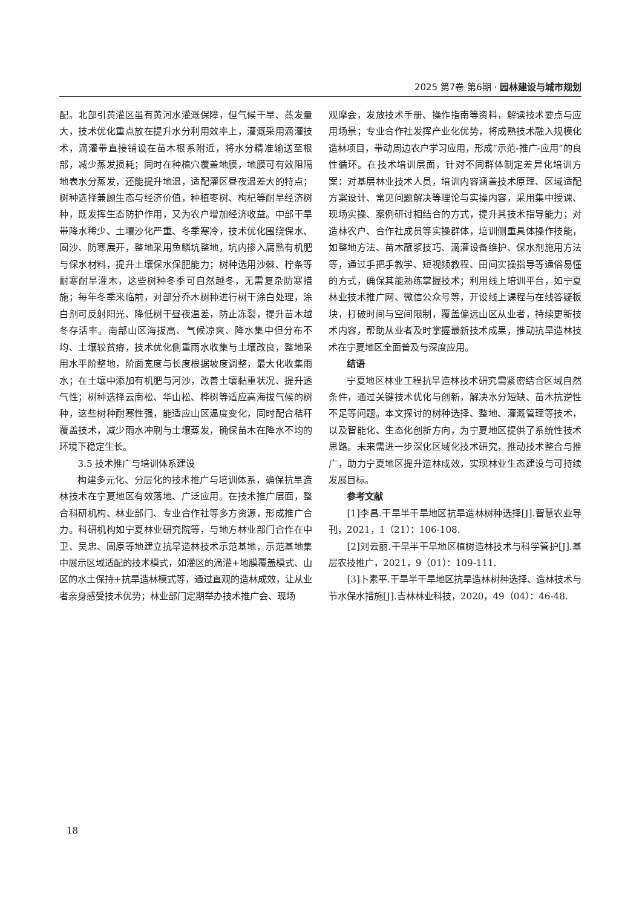2025 第7卷 第6期 · 园林建设与城市规划
配。北部引黄灌区虽有黄河水灌溉保障，但气候干旱、蒸发量大，技术优化重点放在提升水分利用效率上，灌溉采用滴灌技术，滴灌带直接铺设在苗木根系附近，将水分精准输送至根部，减少蒸发损耗；同时在种植穴覆盖地膜，地膜可有效阻隔地表水分蒸发，还能提升地温，适配灌区昼夜温差大的特点；树种选择兼顾生态与经济价值，种植枣树、枸杞等耐旱经济树种，既发挥生态防护作用，又为农户增加经济收益。中部干旱带降水稀少、土壤沙化严重、冬季寒冷，技术优化围绕保水、固沙、防寒展开，整地采用鱼鳞坑整地，坑内掺入腐熟有机肥与保水材料，提升土壤保水保肥能力；树种选用沙棘、柠条等耐寒耐旱灌木，这些树种冬季可自然越冬，无需复杂防寒措施；每年冬季来临前，对部分乔木树种进行树干涂白处理，涂白剂可反射阳光、降低树干昼夜温差，防止冻裂，提升苗木越冬存活率。南部山区海拔高、气候凉爽、降水集中但分布不均、土壤较贫瘠，技术优化侧重雨水收集与土壤改良，整地采用水平阶整地，阶面宽度与长度根据坡度调整，最大化收集雨水；在土壤中添加有机肥与河沙，改善土壤黏重状况、提升透气性；树种选择云南松、华山松、桦树等适应高海拔气候的树种，这些树种耐寒性强，能适应山区温度变化，同时配合秸秆覆盖技术，减少雨水冲刷与土壤蒸发，确保苗木在降水不均的环境下稳定生长。
3.5 技术推广与培训体系建设
构建多元化、分层化的技术推广与培训体系，确保抗旱造林技术在宁夏地区有效落地、广泛应用。在技术推广层面，整合科研机构、林业部门、专业合作社等多方资源，形成推广合力。科研机构如宁夏林业研究院等，与地方林业部门合作在中卫、吴忠、固原等地建立抗旱造林技术示范基地，示范基地集中展示区域适配的技术模式，如灌区的滴灌+地膜覆盖模式、山区的水土保持+抗旱造林模式等，通过直观的造林成效，让从业者亲身感受技术优势；林业部门定期举办技术推广会、现场
观摩会，发放技术手册、操作指南等资料，解读技术要点与应用场景；专业合作社发挥产业化优势，将成熟技术融入规模化造林项目，带动周边农户学习应用，形成“示范-推广-应用”的良性循环。在技术培训层面，针对不同群体制定差异化培训方案：对基层林业技术人员，培训内容涵盖技术原理、区域适配方案设计、常见问题解决等理论与实操内容，采用集中授课、现场实操、案例研讨相结合的方式，提升其技术指导能力；对造林农户、合作社成员等实操群体，培训侧重具体操作技能，如整地方法、苗木蘸浆技巧、滴灌设备维护、保水剂施用方法等，通过手把手教学、短视频教程、田间实操指导等通俗易懂的方式，确保其能熟练掌握技术；利用线上培训平台，如宁夏林业技术推广网、微信公众号等，开设线上课程与在线答疑板块，打破时间与空间限制，覆盖偏远山区从业者，持续更新技术内容，帮助从业者及时掌握最新技术成果，推动抗旱造林技术在宁夏地区全面普及与深度应用。
结语
宁夏地区林业工程抗旱造林技术研究需紧密结合区域自然条件，通过关键技术优化与创新，解决水分短缺、苗木抗逆性不足等问题。本文探讨的树种选择、整地、灌溉管理等技术，以及智能化、生态化创新方向，为宁夏地区提供了系统性技术思路。未来需进一步深化区域化技术研究，推动技术整合与推广，助力宁夏地区提升造林成效，实现林业生态建设与可持续发展目标。
参考文献
[1]李昌.干旱半干旱地区抗旱造林树种选择[J].智慧农业导刊，2021，1（21）：106-108.
[2]刘云丽.干旱半干旱地区植树造林技术与科学管护[J].基层农技推广，2021，9（01）：109-111.
[3]卜素平.干旱半干旱地区抗旱造林树种选择、造林技术与节水保水措施[J].吉林林业科技，2020，49（04）：46-48.
18